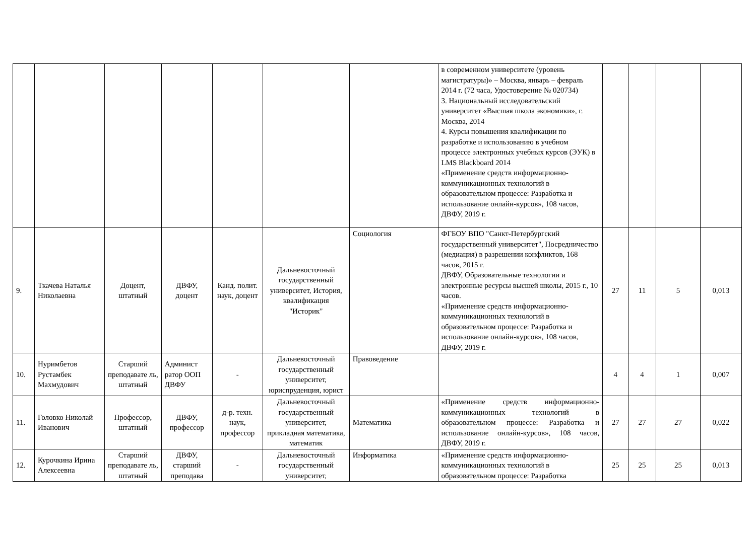| | | | | | | | в современном университете (уровень магистратуры)» – Москва, январь – февраль 2014 г. (72 часа, Удостоверение № 020734) 3. Национальный исследовательский университет «Высшая школа экономики», г. Москва, 2014 4. Курсы повышения квалификации по разработке и использованию в учебном процессе электронных учебных курсов (ЭУК) в LMS Blackboard 2014 «Применение средств информационно-коммуникационных технологий в образовательном процессе: Разработка и использование онлайн-курсов», 108 часов, ДВФУ, 2019 г. | | | | |
| 9. | Ткачева Наталья Николаевна | Доцент, штатный | ДВФУ, доцент | Канд. полит. наук, доцент | Дальневосточный государственный университет, История, квалификация "Историк" | Социология | ФГБОУ ВПО "Санкт-Петербургский государственный университет", Посредничество (медиация) в разрешении конфликтов, 168 часов, 2015 г. ДВФУ, Образовательные технологии и электронные ресурсы высшей школы, 2015 г., 10 часов. «Применение средств информационно-коммуникационных технологий в образовательном процессе: Разработка и использование онлайн-курсов», 108 часов, ДВФУ, 2019 г. | 27 | 11 | 5 | 0,013 |
| 10. | Нуримбетов Рустамбек Махмудович | Старший преподавате ль, штатный | Админист ратор ООП ДВФУ | - | Дальневосточный государственный университет, юриспруденция, юрист | Правоведение | | 4 | 4 | 1 | 0,007 |
| 11. | Головко Николай Иванович | Профессор, штатный | ДВФУ, профессор | д-р. техн. наук, профессор | Дальневосточный государственный университет, прикладная математика, математик | Математика | «Применение средств информационно-коммуникационных технологий в образовательном процессе: Разработка и использование онлайн-курсов», 108 часов, ДВФУ, 2019 г. | 27 | 27 | 27 | 0,022 |
| 12. | Курочкина Ирина Алексеевна | Старший преподавате ль, штатный | ДВФУ, старший преподава | - | Дальневосточный государственный университет, | Информатика | «Применение средств информационно-коммуникационных технологий в образовательном процессе: Разработка | 25 | 25 | 25 | 0,013 |